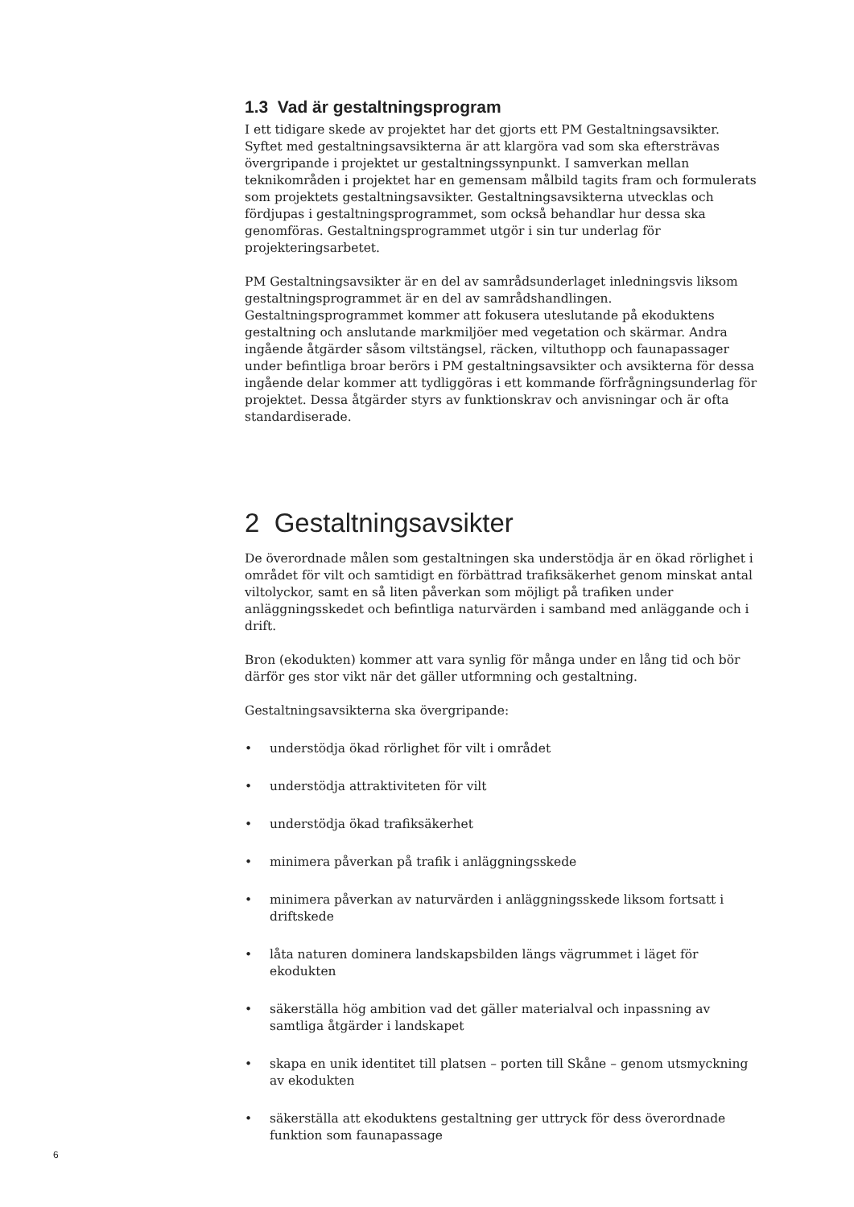1.3 Vad är gestaltningsprogram
I ett tidigare skede av projektet har det gjorts ett PM Gestaltningsavsikter. Syftet med gestaltningsavsikterna är att klargöra vad som ska eftersträvas övergripande i projektet ur gestaltningssynpunkt. I samverkan mellan teknikområden i projektet har en gemensam målbild tagits fram och formulerats som projektets gestaltningsavsikter. Gestaltningsavsikterna utvecklas och fördjupas i gestaltningsprogrammet, som också behandlar hur dessa ska genomföras. Gestaltningsprogrammet utgör i sin tur underlag för projekteringsarbetet.
PM Gestaltningsavsikter är en del av samrådsunderlaget inledningsvis liksom gestaltningsprogrammet är en del av samrådshandlingen. Gestaltningsprogrammet kommer att fokusera uteslutande på ekoduktens gestaltning och anslutande markmiljöer med vegetation och skärmar. Andra ingående åtgärder såsom viltstängsel, räcken, viltuthopp och faunapassager under befintliga broar berörs i PM gestaltningsavsikter och avsikterna för dessa ingående delar kommer att tydliggöras i ett kommande förfrågningsunderlag för projektet. Dessa åtgärder styrs av funktionskrav och anvisningar och är ofta standardiserade.
2 Gestaltningsavsikter
De överordnade målen som gestaltningen ska understödja är en ökad rörlighet i området för vilt och samtidigt en förbättrad trafiksäkerhet genom minskat antal viltolyckor, samt en så liten påverkan som möjligt på trafiken under anläggningsskedet och befintliga naturvärden i samband med anläggande och i drift.
Bron (ekodukten) kommer att vara synlig för många under en lång tid och bör därför ges stor vikt när det gäller utformning och gestaltning.
Gestaltningsavsikterna ska övergripande:
• understödja ökad rörlighet för vilt i området
• understödja attraktiviteten för vilt
• understödja ökad trafiksäkerhet
• minimera påverkan på trafik i anläggningsskede
• minimera påverkan av naturvärden i anläggningsskede liksom fortsatt i driftskede
• låta naturen dominera landskapsbilden längs vägrummet i läget för ekodukten
• säkerställa hög ambition vad det gäller materialval och inpassning av samtliga åtgärder i landskapet
• skapa en unik identitet till platsen – porten till Skåne – genom utsmyckning av ekodukten
• säkerställa att ekoduktens gestaltning ger uttryck för dess överordnade funktion som faunapassage
6